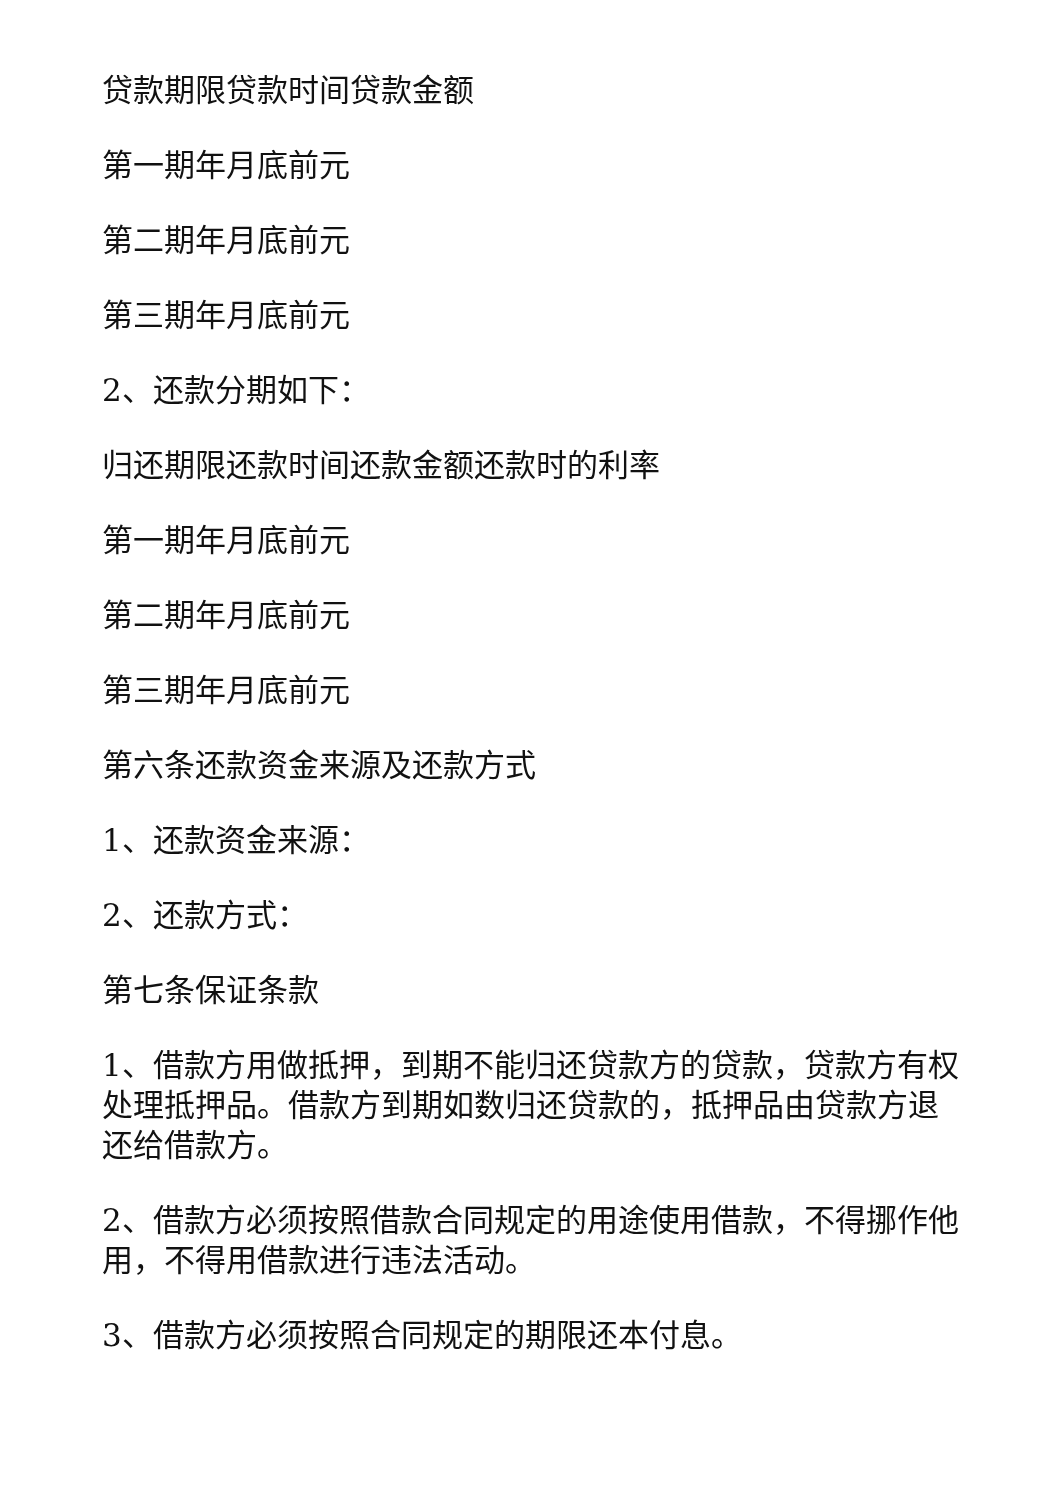贷款期限贷款时间贷款金额
第一期年月底前元
第二期年月底前元
第三期年月底前元
2、还款分期如下：
归还期限还款时间还款金额还款时的利率
第一期年月底前元
第二期年月底前元
第三期年月底前元
第六条还款资金来源及还款方式
1、还款资金来源：
2、还款方式：
第七条保证条款
1、借款方用做抵押，到期不能归还贷款方的贷款，贷款方有权处理抵押品。借款方到期如数归还贷款的，抵押品由贷款方退还给借款方。
2、借款方必须按照借款合同规定的用途使用借款，不得挪作他用，不得用借款进行违法活动。
3、借款方必须按照合同规定的期限还本付息。